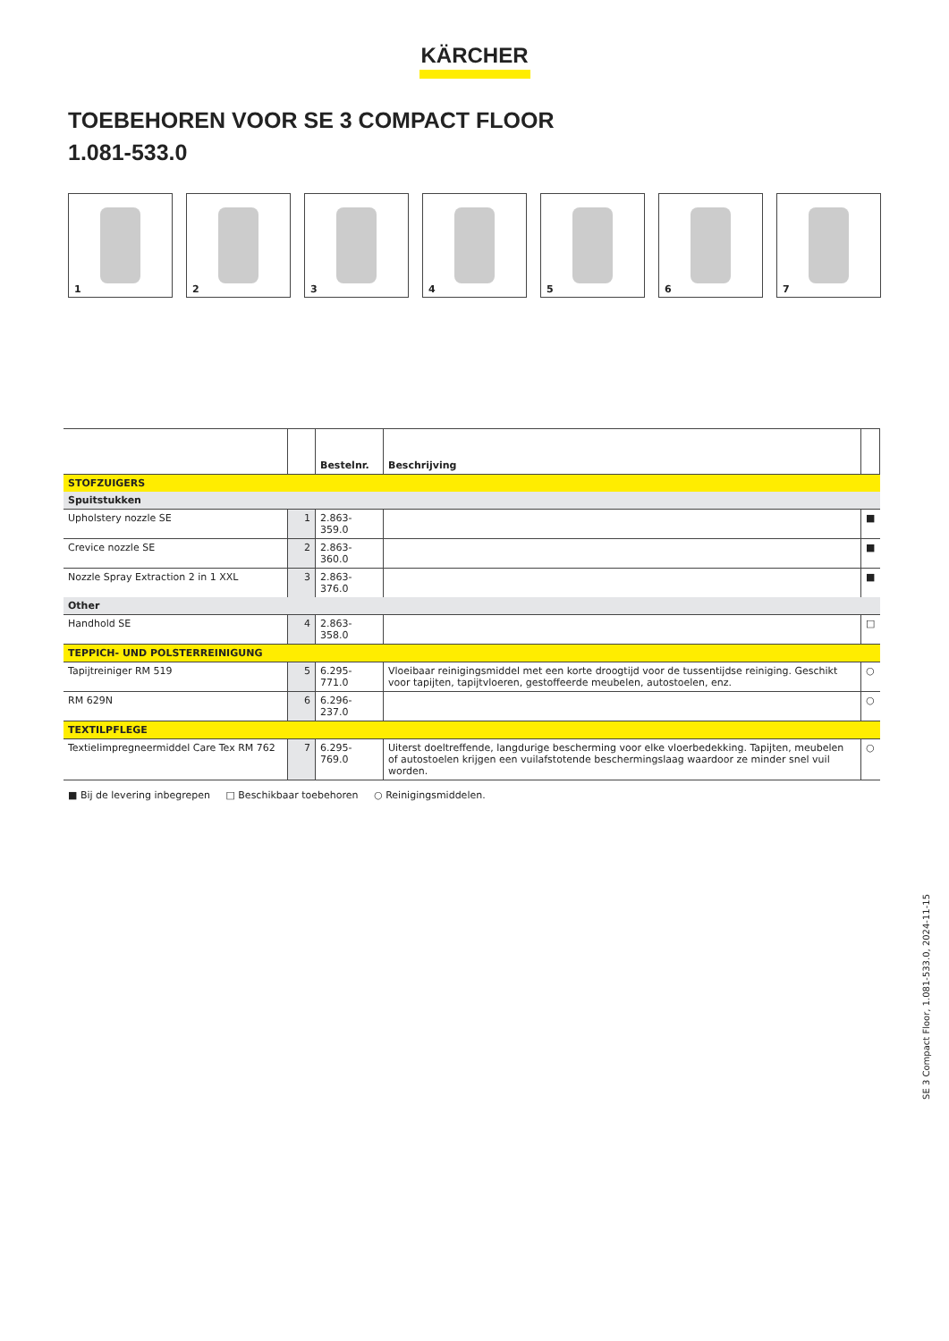KÄRCHER
TOEBEHOREN VOOR SE 3 COMPACT FLOOR
1.081-533.0
1
2
3
4
5
6
7
| | | Bestelnr. | Beschrijving | |
| --- | --- | --- | --- | --- |
| STOFZUIGERS | | | | |
| Spuitstukken | | | | |
| Upholstery nozzle SE | 1 | 2.863-359.0 | | ■ |
| Crevice nozzle SE | 2 | 2.863-360.0 | | ■ |
| Nozzle Spray Extraction 2 in 1 XXL | 3 | 2.863-376.0 | | ■ |
| Other | | | | |
| Handhold SE | 4 | 2.863-358.0 | | □ |
| TEPPICH- UND POLSTERREINIGUNG | | | | |
| Tapijtreiniger RM 519 | 5 | 6.295-771.0 | Vloeibaar reinigingsmiddel met een korte droogtijd voor de tussentijdse reiniging. Geschikt voor tapijten, tapijtvloeren, gestoffeerde meubelen, autostoelen, enz. | ○ |
| RM 629N | 6 | 6.296-237.0 | | ○ |
| TEXTILPFLEGE | | | | |
| Textielimpregneermiddel Care Tex RM 762 | 7 | 6.295-769.0 | Uiterst doeltreffende, langdurige bescherming voor elke vloerbedekking. Tapijten, meubelen of autostoelen krijgen een vuilafstotende beschermingslaag waardoor ze minder snel vuil worden. | ○ |
■ Bij de levering inbegrepen □ Beschikbaar toebehoren ○ Reinigingsmiddelen.
SE 3 Compact Floor, 1.081-533.0, 2024-11-15